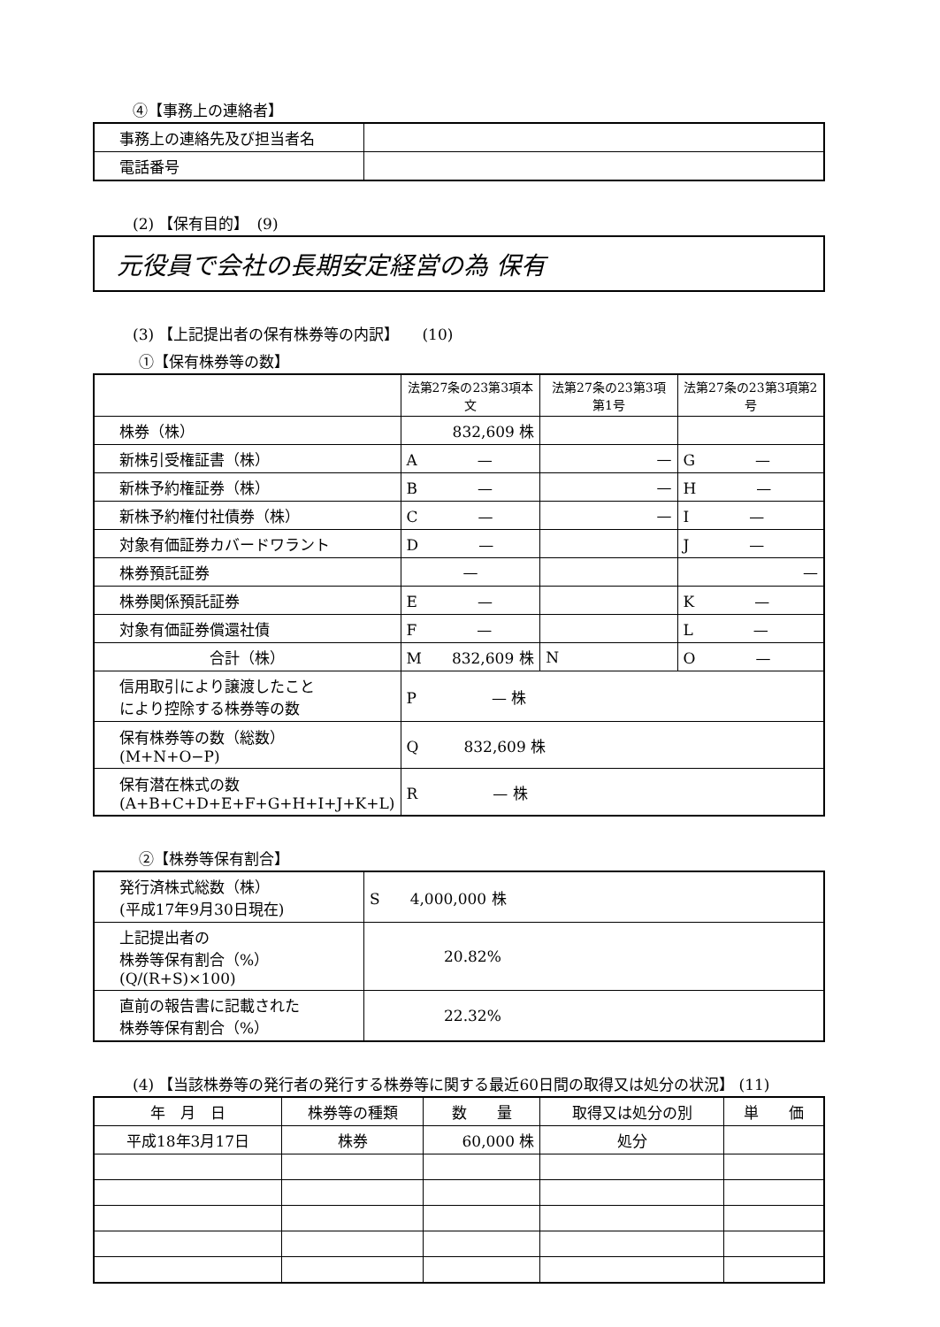④【事務上の連絡者】
| 事務上の連絡先及び担当者名 | |
| 電話番号 | |
(2) 【保有目的】　(9)
| 元役員で会社の長期安定経営の為 保有 |
(3) 【上記提出者の保有株券等の内訳】　　(10)
①【保有株券等の数】
| | 法第27条の23第3項本文 | 法第27条の23第3項第1号 | 法第27条の23第3項第2号 |
| --- | --- | --- | --- |
| 株券（株） | 832,609 株 | | |
| 新株引受権証書（株） | A — | — | G — |
| 新株予約権証券（株） | B — | — | H — |
| 新株予約権付社債券（株） | C — | — | I — |
| 対象有価証券カバードワラント | D — | | J — |
| 株券預託証券 | — | | — |
| 株券関係預託証券 | E — | | K — |
| 対象有価証券償還社債 | F — | | L — |
| 合計（株） | M 832,609 株 | N | O — |
| 信用取引により譲渡したこと により控除する株券等の数 | P — 株 | | |
| 保有株券等の数（総数） (M+N+O−P) | Q 832,609 株 | | |
| 保有潜在株式の数 (A+B+C+D+E+F+G+H+I+J+K+L) | R — 株 | | |
②【株券等保有割合】
| 発行済株式総数（株） (平成17年9月30日現在) | S 4,000,000 株 |
| 上記提出者の 株券等保有割合（%） (Q/(R+S)×100) | 20.82% |
| 直前の報告書に記載された 株券等保有割合（%） | 22.32% |
(4) 【当該株券等の発行者の発行する株券等に関する最近60日間の取得又は処分の状況】 (11)
| 年 月 日 | 株券等の種類 | 数 量 | 取得又は処分の別 | 単 価 |
| --- | --- | --- | --- | --- |
| 平成18年3月17日 | 株券 | 60,000 株 | 処分 | |